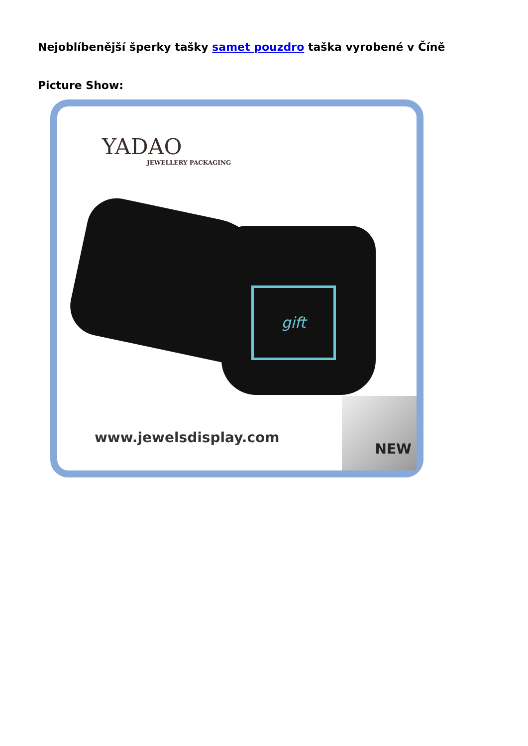Nejoblíbenější šperky tašky samet pouzdro taška vyrobené v Číně
Picture Show:
YADAO
JEWELLERY PACKAGING
gift
www.jewelsdisplay.com
NEW